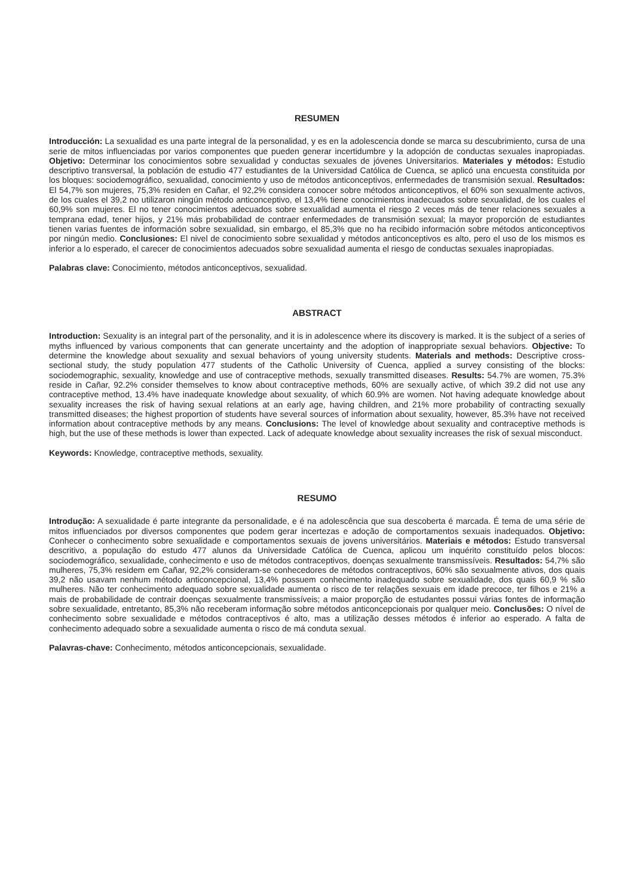RESUMEN
Introducción: La sexualidad es una parte integral de la personalidad, y es en la adolescencia donde se marca su descubrimiento, cursa de una serie de mitos influenciadas por varios componentes que pueden generar incertidumbre y la adopción de conductas sexuales inapropiadas. Objetivo: Determinar los conocimientos sobre sexualidad y conductas sexuales de jóvenes Universitarios. Materiales y métodos: Estudio descriptivo transversal, la población de estudio 477 estudiantes de la Universidad Católica de Cuenca, se aplicó una encuesta constituida por los bloques: sociodemográfico, sexualidad, conocimiento y uso de métodos anticonceptivos, enfermedades de transmisión sexual. Resultados: El 54,7% son mujeres, 75,3% residen en Cañar, el 92,2% considera conocer sobre métodos anticonceptivos, el 60% son sexualmente activos, de los cuales el 39,2 no utilizaron ningún método anticonceptivo, el 13,4% tiene conocimientos inadecuados sobre sexualidad, de los cuales el 60,9% son mujeres. El no tener conocimientos adecuados sobre sexualidad aumenta el riesgo 2 veces más de tener relaciones sexuales a temprana edad, tener hijos, y 21% más probabilidad de contraer enfermedades de transmisión sexual; la mayor proporción de estudiantes tienen varias fuentes de información sobre sexualidad, sin embargo, el 85,3% que no ha recibido información sobre métodos anticonceptivos por ningún medio. Conclusiones: El nivel de conocimiento sobre sexualidad y métodos anticonceptivos es alto, pero el uso de los mismos es inferior a lo esperado, el carecer de conocimientos adecuados sobre sexualidad aumenta el riesgo de conductas sexuales inapropiadas.
Palabras clave: Conocimiento, métodos anticonceptivos, sexualidad.
ABSTRACT
Introduction: Sexuality is an integral part of the personality, and it is in adolescence where its discovery is marked. It is the subject of a series of myths influenced by various components that can generate uncertainty and the adoption of inappropriate sexual behaviors. Objective: To determine the knowledge about sexuality and sexual behaviors of young university students. Materials and methods: Descriptive cross-sectional study, the study population 477 students of the Catholic University of Cuenca, applied a survey consisting of the blocks: sociodemographic, sexuality, knowledge and use of contraceptive methods, sexually transmitted diseases. Results: 54.7% are women, 75.3% reside in Cañar, 92.2% consider themselves to know about contraceptive methods, 60% are sexually active, of which 39.2 did not use any contraceptive method, 13.4% have inadequate knowledge about sexuality, of which 60.9% are women. Not having adequate knowledge about sexuality increases the risk of having sexual relations at an early age, having children, and 21% more probability of contracting sexually transmitted diseases; the highest proportion of students have several sources of information about sexuality, however, 85.3% have not received information about contraceptive methods by any means. Conclusions: The level of knowledge about sexuality and contraceptive methods is high, but the use of these methods is lower than expected. Lack of adequate knowledge about sexuality increases the risk of sexual misconduct.
Keywords: Knowledge, contraceptive methods, sexuality.
RESUMO
Introdução: A sexualidade é parte integrante da personalidade, e é na adolescência que sua descoberta é marcada. É tema de uma série de mitos influenciados por diversos componentes que podem gerar incertezas e adoção de comportamentos sexuais inadequados. Objetivo: Conhecer o conhecimento sobre sexualidade e comportamentos sexuais de jovens universitários. Materiais e métodos: Estudo transversal descritivo, a população do estudo 477 alunos da Universidade Católica de Cuenca, aplicou um inquérito constituído pelos blocos: sociodemográfico, sexualidade, conhecimento e uso de métodos contraceptivos, doenças sexualmente transmissíveis. Resultados: 54,7% são mulheres, 75,3% residem em Cañar, 92,2% consideram-se conhecedores de métodos contraceptivos, 60% são sexualmente ativos, dos quais 39,2 não usavam nenhum método anticoncepcional, 13,4% possuem conhecimento inadequado sobre sexualidade, dos quais 60,9 % são mulheres. Não ter conhecimento adequado sobre sexualidade aumenta o risco de ter relações sexuais em idade precoce, ter filhos e 21% a mais de probabilidade de contrair doenças sexualmente transmissíveis; a maior proporção de estudantes possui várias fontes de informação sobre sexualidade, entretanto, 85,3% não receberam informação sobre métodos anticoncepcionais por qualquer meio. Conclusões: O nível de conhecimento sobre sexualidade e métodos contraceptivos é alto, mas a utilização desses métodos é inferior ao esperado. A falta de conhecimento adequado sobre a sexualidade aumenta o risco de má conduta sexual.
Palavras-chave: Conhecimento, métodos anticoncepcionais, sexualidade.